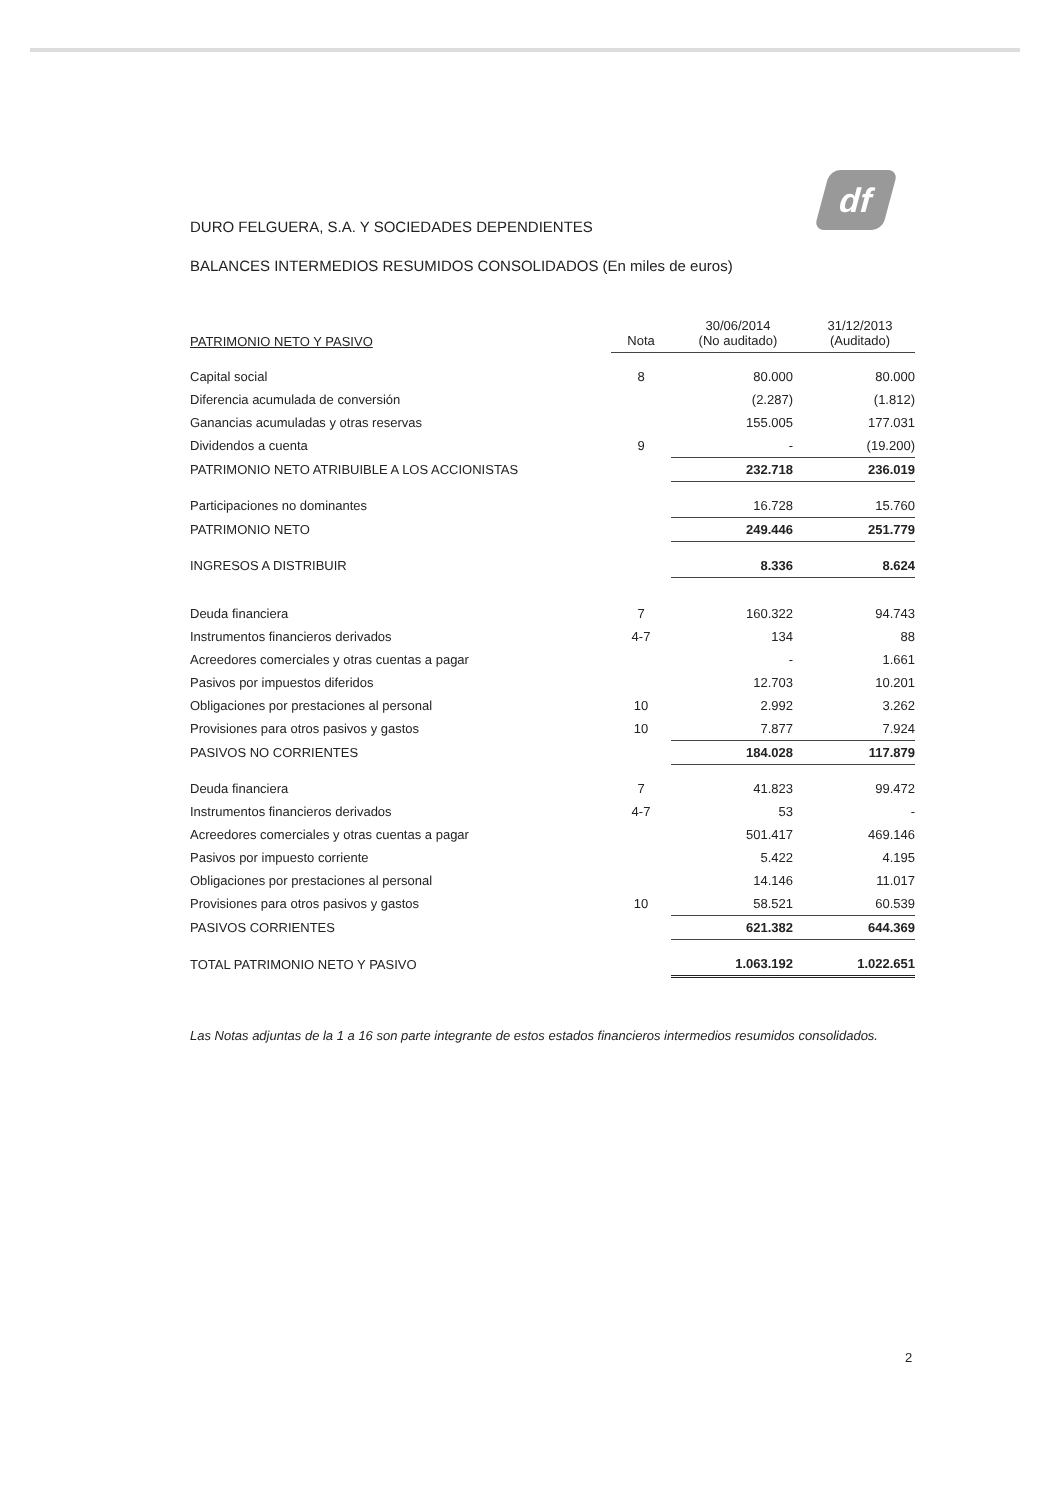df
DURO FELGUERA, S.A. Y SOCIEDADES DEPENDIENTES
BALANCES INTERMEDIOS RESUMIDOS CONSOLIDADOS (En miles de euros)
| PATRIMONIO NETO Y PASIVO | Nota | 30/06/2014 (No auditado) | 31/12/2013 (Auditado) |
| --- | --- | --- | --- |
| Capital social | 8 | 80.000 | 80.000 |
| Diferencia acumulada de conversión | | (2.287) | (1.812) |
| Ganancias acumuladas y otras reservas | | 155.005 | 177.031 |
| Dividendos a cuenta | 9 | - | (19.200) |
| PATRIMONIO NETO ATRIBUIBLE A LOS ACCIONISTAS | | 232.718 | 236.019 |
| Participaciones no dominantes | | 16.728 | 15.760 |
| PATRIMONIO NETO | | 249.446 | 251.779 |
| INGRESOS A DISTRIBUIR | | 8.336 | 8.624 |
| Deuda financiera | 7 | 160.322 | 94.743 |
| Instrumentos financieros derivados | 4-7 | 134 | 88 |
| Acreedores comerciales y otras cuentas a pagar | | - | 1.661 |
| Pasivos por impuestos diferidos | | 12.703 | 10.201 |
| Obligaciones por prestaciones al personal | 10 | 2.992 | 3.262 |
| Provisiones para otros pasivos y gastos | 10 | 7.877 | 7.924 |
| PASIVOS NO CORRIENTES | | 184.028 | 117.879 |
| Deuda financiera | 7 | 41.823 | 99.472 |
| Instrumentos financieros derivados | 4-7 | 53 | - |
| Acreedores comerciales y otras cuentas a pagar | | 501.417 | 469.146 |
| Pasivos por impuesto corriente | | 5.422 | 4.195 |
| Obligaciones por prestaciones al personal | | 14.146 | 11.017 |
| Provisiones para otros pasivos y gastos | 10 | 58.521 | 60.539 |
| PASIVOS CORRIENTES | | 621.382 | 644.369 |
| TOTAL PATRIMONIO NETO Y PASIVO | | 1.063.192 | 1.022.651 |
Las Notas adjuntas de la 1 a 16 son parte integrante de estos estados financieros intermedios resumidos consolidados.
2